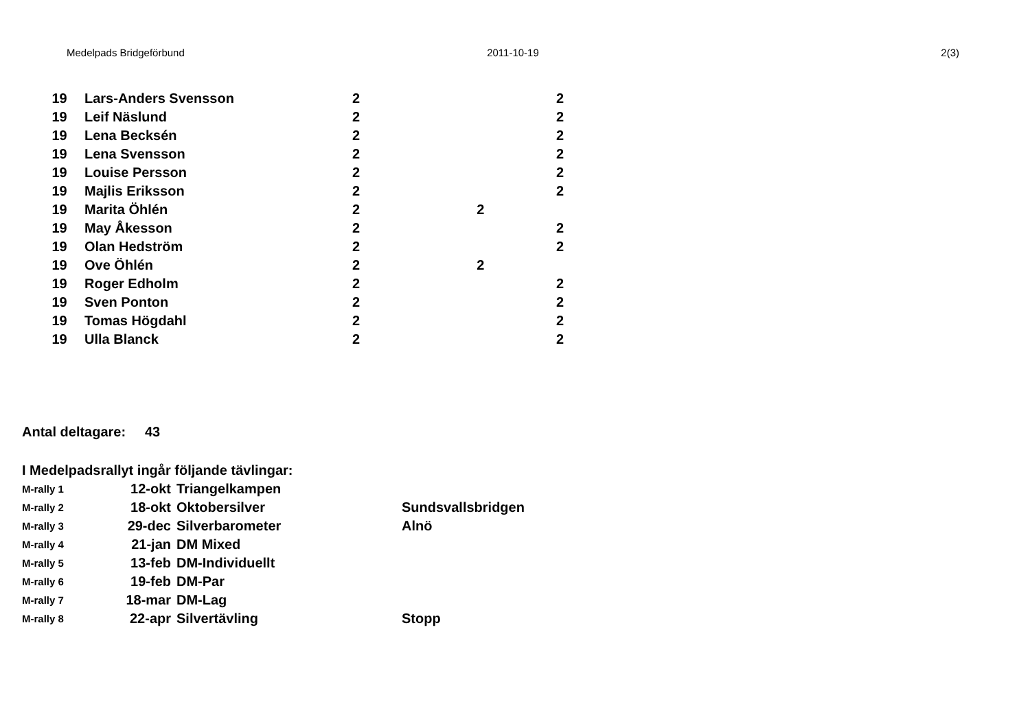Medelpads Bridgeförbund 2011-10-19 2(3)
| 19 | Lars-Anders Svensson | 2 | | 2 |
| 19 | Leif Näslund | 2 | | 2 |
| 19 | Lena Becksén | 2 | | 2 |
| 19 | Lena Svensson | 2 | | 2 |
| 19 | Louise Persson | 2 | | 2 |
| 19 | Majlis Eriksson | 2 | | 2 |
| 19 | Marita Öhlén | 2 | 2 | |
| 19 | May Åkesson | 2 | | 2 |
| 19 | Olan Hedström | 2 | | 2 |
| 19 | Ove Öhlén | 2 | 2 | |
| 19 | Roger Edholm | 2 | | 2 |
| 19 | Sven Ponton | 2 | | 2 |
| 19 | Tomas Högdahl | 2 | | 2 |
| 19 | Ulla Blanck | 2 | | 2 |
Antal deltagare: 43
| I Medelpadsrallyt ingår följande tävlingar: | | | |
| M-rally 1 | 12-okt | Triangelkampen | |
| M-rally 2 | 18-okt | Oktobersilver | Sundsvallsbridgen |
| M-rally 3 | 29-dec | Silverbarometer | Alnö |
| M-rally 4 | 21-jan | DM Mixed | |
| M-rally 5 | 13-feb | DM-Individuellt | |
| M-rally 6 | 19-feb | DM-Par | |
| M-rally 7 | 18-mar | DM-Lag | |
| M-rally 8 | 22-apr | Silvertävling | Stopp |